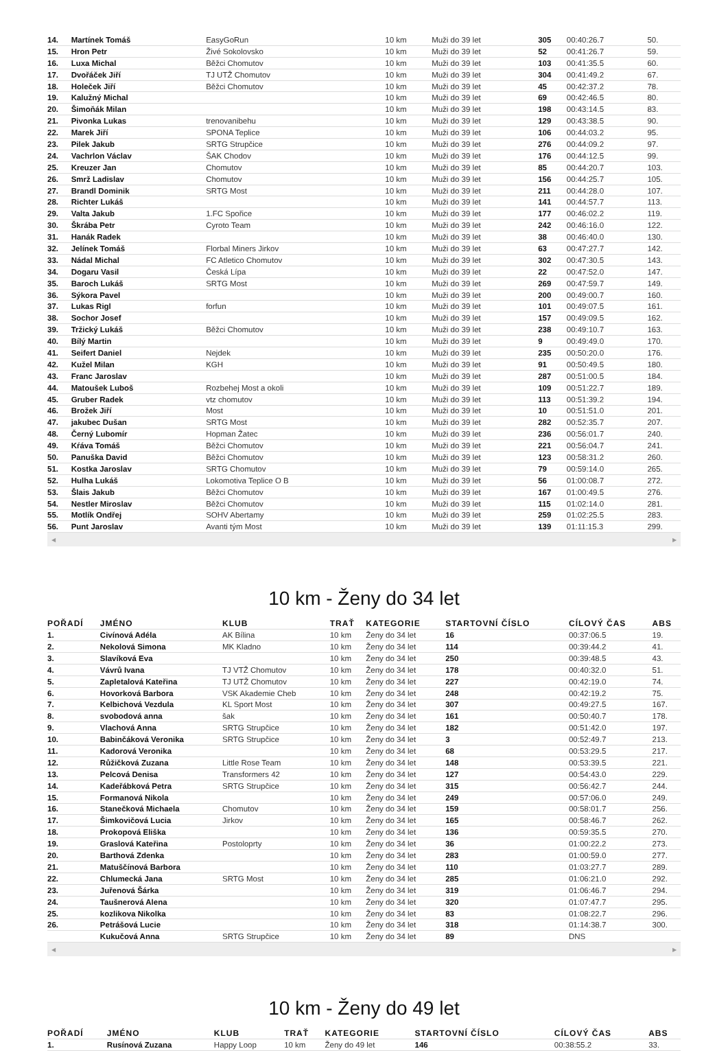| 14. | Martínek Tomáš | EasyGoRun | 10 km | Muži do 39 let | 305 | 00:40:26.7 | 50. |
| 15. | Hron Petr | Živé Sokolovsko | 10 km | Muži do 39 let | 52 | 00:41:26.7 | 59. |
| 16. | Luxa Michal | Běžci Chomutov | 10 km | Muži do 39 let | 103 | 00:41:35.5 | 60. |
| 17. | Dvořáček Jiří | TJ UTŽ Chomutov | 10 km | Muži do 39 let | 304 | 00:41:49.2 | 67. |
| 18. | Holeček Jiří | Běžci Chomutov | 10 km | Muži do 39 let | 45 | 00:42:37.2 | 78. |
| 19. | Kalužný Michal | | 10 km | Muži do 39 let | 69 | 00:42:46.5 | 80. |
| 20. | Šimoňák Milan | | 10 km | Muži do 39 let | 198 | 00:43:14.5 | 83. |
| 21. | Pivonka Lukas | trenovanibehu | 10 km | Muži do 39 let | 129 | 00:43:38.5 | 90. |
| 22. | Marek Jiří | SPONA Teplice | 10 km | Muži do 39 let | 106 | 00:44:03.2 | 95. |
| 23. | Pilek Jakub | SRTG Strupčice | 10 km | Muži do 39 let | 276 | 00:44:09.2 | 97. |
| 24. | Vachrlon Václav | ŠAK Chodov | 10 km | Muži do 39 let | 176 | 00:44:12.5 | 99. |
| 25. | Kreuzer Jan | Chomutov | 10 km | Muži do 39 let | 85 | 00:44:20.7 | 103. |
| 26. | Smrž Ladislav | Chomutov | 10 km | Muži do 39 let | 156 | 00:44:25.7 | 105. |
| 27. | Brandl Dominik | SRTG Most | 10 km | Muži do 39 let | 211 | 00:44:28.0 | 107. |
| 28. | Richter Lukáš | | 10 km | Muži do 39 let | 141 | 00:44:57.7 | 113. |
| 29. | Valta Jakub | 1.FC Spořice | 10 km | Muži do 39 let | 177 | 00:46:02.2 | 119. |
| 30. | Škrába Petr | Cyroto Team | 10 km | Muži do 39 let | 242 | 00:46:16.0 | 122. |
| 31. | Hanák Radek | | 10 km | Muži do 39 let | 38 | 00:46:40.0 | 130. |
| 32. | Jelínek Tomáš | Florbal Miners Jirkov | 10 km | Muži do 39 let | 63 | 00:47:27.7 | 142. |
| 33. | Nádal Michal | FC Atletico Chomutov | 10 km | Muži do 39 let | 302 | 00:47:30.5 | 143. |
| 34. | Dogaru Vasil | Česká Lípa | 10 km | Muži do 39 let | 22 | 00:47:52.0 | 147. |
| 35. | Baroch Lukáš | SRTG Most | 10 km | Muži do 39 let | 269 | 00:47:59.7 | 149. |
| 36. | Sýkora Pavel | | 10 km | Muži do 39 let | 200 | 00:49:00.7 | 160. |
| 37. | Lukas Rigl | forfun | 10 km | Muži do 39 let | 101 | 00:49:07.5 | 161. |
| 38. | Sochor Josef | | 10 km | Muži do 39 let | 157 | 00:49:09.5 | 162. |
| 39. | Tržický Lukáš | Běžci Chomutov | 10 km | Muži do 39 let | 238 | 00:49:10.7 | 163. |
| 40. | Bílý Martin | | 10 km | Muži do 39 let | 9 | 00:49:49.0 | 170. |
| 41. | Seifert Daniel | Nejdek | 10 km | Muži do 39 let | 235 | 00:50:20.0 | 176. |
| 42. | Kužel Milan | KGH | 10 km | Muži do 39 let | 91 | 00:50:49.5 | 180. |
| 43. | Franc Jaroslav | | 10 km | Muži do 39 let | 287 | 00:51:00.5 | 184. |
| 44. | Matoušek Luboš | Rozbehej Most a okoli | 10 km | Muži do 39 let | 109 | 00:51:22.7 | 189. |
| 45. | Gruber Radek | vtz chomutov | 10 km | Muži do 39 let | 113 | 00:51:39.2 | 194. |
| 46. | Brožek Jiří | Most | 10 km | Muži do 39 let | 10 | 00:51:51.0 | 201. |
| 47. | jakubec Dušan | SRTG Most | 10 km | Muži do 39 let | 282 | 00:52:35.7 | 207. |
| 48. | Černý Lubomír | Hopman Žatec | 10 km | Muži do 39 let | 236 | 00:56:01.7 | 240. |
| 49. | Kŕáva Tomáš | Běžci Chomutov | 10 km | Muži do 39 let | 221 | 00:56:04.7 | 241. |
| 50. | Panuška David | Běžci Chomutov | 10 km | Muži do 39 let | 123 | 00:58:31.2 | 260. |
| 51. | Kostka Jaroslav | SRTG Chomutov | 10 km | Muži do 39 let | 79 | 00:59:14.0 | 265. |
| 52. | Hulha Lukáš | Lokomotiva Teplice O B | 10 km | Muži do 39 let | 56 | 01:00:08.7 | 272. |
| 53. | Šlais Jakub | Běžci Chomutov | 10 km | Muži do 39 let | 167 | 01:00:49.5 | 276. |
| 54. | Nestler Miroslav | Běžci Chomutov | 10 km | Muži do 39 let | 115 | 01:02:14.0 | 281. |
| 55. | Motlík Ondřej | SOHV Abertamy | 10 km | Muži do 39 let | 259 | 01:02:25.5 | 283. |
| 56. | Punt Jaroslav | Avanti tým Most | 10 km | Muži do 39 let | 139 | 01:11:15.3 | 299. |
◀ ▶
10 km - Ženy do 34 let
| POŘADÍ | JMÉNO | KLUB | TRAŤ | KATEGORIE | STARTOVNÍ ČÍSLO | CÍLOVÝ ČAS | ABS |
| --- | --- | --- | --- | --- | --- | --- | --- |
| 1. | Civínová Adéla | AK Bílina | 10 km | Ženy do 34 let | 16 | 00:37:06.5 | 19. |
| 2. | Nekolová Simona | MK Kladno | 10 km | Ženy do 34 let | 114 | 00:39:44.2 | 41. |
| 3. | Slavíková Eva | | 10 km | Ženy do 34 let | 250 | 00:39:48.5 | 43. |
| 4. | Vávrů Ivana | TJ VTŽ Chomutov | 10 km | Ženy do 34 let | 178 | 00:40:32.0 | 51. |
| 5. | Zapletalová Kateřina | TJ UTŽ Chomutov | 10 km | Ženy do 34 let | 227 | 00:42:19.0 | 74. |
| 6. | Hovorková Barbora | VSK Akademie Cheb | 10 km | Ženy do 34 let | 248 | 00:42:19.2 | 75. |
| 7. | Kelbichová Vezdula | KL Sport Most | 10 km | Ženy do 34 let | 307 | 00:49:27.5 | 167. |
| 8. | svobodová anna | šak | 10 km | Ženy do 34 let | 161 | 00:50:40.7 | 178. |
| 9. | Vlachová Anna | SRTG Strupčice | 10 km | Ženy do 34 let | 182 | 00:51:42.0 | 197. |
| 10. | Babinčáková Veronika | SRTG Strupčice | 10 km | Ženy do 34 let | 3 | 00:52:49.7 | 213. |
| 11. | Kadorová Veronika | | 10 km | Ženy do 34 let | 68 | 00:53:29.5 | 217. |
| 12. | Růžičková Zuzana | Little Rose Team | 10 km | Ženy do 34 let | 148 | 00:53:39.5 | 221. |
| 13. | Pelcová Denisa | Transformers 42 | 10 km | Ženy do 34 let | 127 | 00:54:43.0 | 229. |
| 14. | Kadeřábková Petra | SRTG Strupčice | 10 km | Ženy do 34 let | 315 | 00:56:42.7 | 244. |
| 15. | Formanová Nikola | | 10 km | Ženy do 34 let | 249 | 00:57:06.0 | 249. |
| 16. | Stanečková Michaela | Chomutov | 10 km | Ženy do 34 let | 159 | 00:58:01.7 | 256. |
| 17. | Šimkovičová Lucia | Jirkov | 10 km | Ženy do 34 let | 165 | 00:58:46.7 | 262. |
| 18. | Prokopová Eliška | | 10 km | Ženy do 34 let | 136 | 00:59:35.5 | 270. |
| 19. | Graslová Kateřina | Postoloprty | 10 km | Ženy do 34 let | 36 | 01:00:22.2 | 273. |
| 20. | Barthová Zdenka | | 10 km | Ženy do 34 let | 283 | 01:00:59.0 | 277. |
| 21. | Matuščínová Barbora | | 10 km | Ženy do 34 let | 110 | 01:03:27.7 | 289. |
| 22. | Chlumecká Jana | SRTG Most | 10 km | Ženy do 34 let | 285 | 01:06:21.0 | 292. |
| 23. | Juřenová Šárka | | 10 km | Ženy do 34 let | 319 | 01:06:46.7 | 294. |
| 24. | Taušnerová Alena | | 10 km | Ženy do 34 let | 320 | 01:07:47.7 | 295. |
| 25. | kozlikova Nikolka | | 10 km | Ženy do 34 let | 83 | 01:08:22.7 | 296. |
| 26. | Petrášová Lucie | | 10 km | Ženy do 34 let | 318 | 01:14:38.7 | 300. |
| | Kukučová Anna | SRTG Strupčice | 10 km | Ženy do 34 let | 89 | DNS | |
◀ ▶
10 km - Ženy do 49 let
| POŘADÍ | JMÉNO | KLUB | TRAŤ | KATEGORIE | STARTOVNÍ ČÍSLO | CÍLOVÝ ČAS | ABS |
| --- | --- | --- | --- | --- | --- | --- | --- |
| 1. | Rusínová Zuzana | Happy Loop | 10 km | Ženy do 49 let | 146 | 00:38:55.2 | 33. |